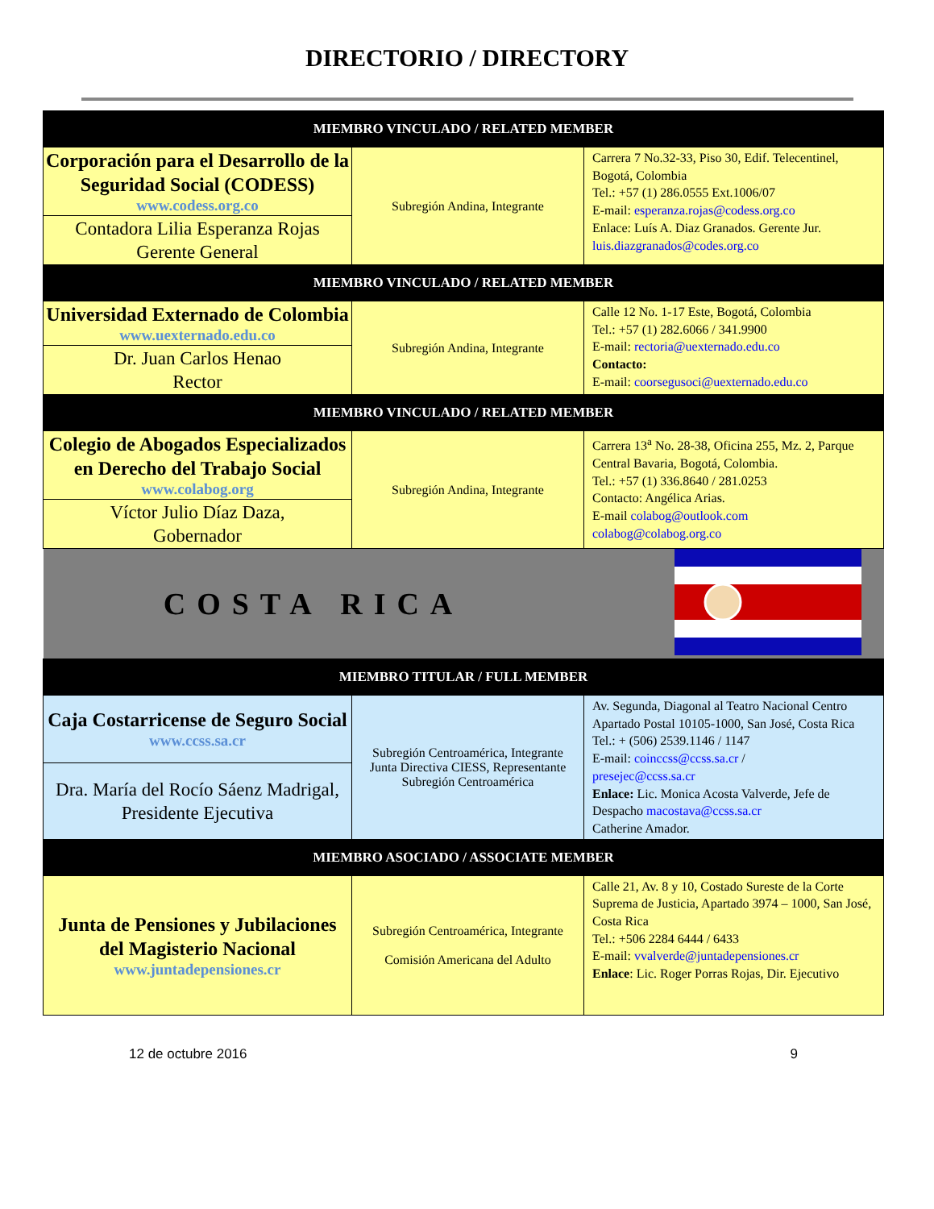DIRECTORIO / DIRECTORY
| MIEMBRO VINCULADO / RELATED MEMBER | | |
| Corporación para el Desarrollo de la Seguridad Social (CODESS) www.codess.org.co | Subregión Andina, Integrante | Carrera 7 No.32-33, Piso 30, Edif. Telecentinel, Bogotá, Colombia Tel.: +57 (1) 286.0555 Ext.1006/07 E-mail: esperanza.rojas@codess.org.co Enlace: Luís A. Diaz Granados. Gerente Jur. luis.diazgranados@codes.org.co |
| Contadora Lilia Esperanza Rojas Gerente General | | |
| MIEMBRO VINCULADO / RELATED MEMBER | | |
| Universidad Externado de Colombia www.uexternado.edu.co | Subregión Andina, Integrante | Calle 12 No. 1-17 Este, Bogotá, Colombia Tel.: +57 (1) 282.6066 / 341.9900 E-mail: rectoria@uexternado.edu.co Contacto: E-mail: coorsegusoci@uexternado.edu.co |
| Dr. Juan Carlos Henao Rector | | |
| MIEMBRO VINCULADO / RELATED MEMBER | | |
| Colegio de Abogados Especializados en Derecho del Trabajo Social www.colabog.org | Subregión Andina, Integrante | Carrera 13<sup>a</sup> No. 28-38, Oficina 255, Mz. 2, Parque Central Bavaria, Bogotá, Colombia. Tel.: +57 (1) 336.8640 / 281.0253 Contacto: Angélica Arias. E-mail colabog@outlook.com colabog@colabog.org.co |
| Víctor Julio Díaz Daza, Gobernador | | |
| COSTA RICA | | |
| MIEMBRO TITULAR / FULL MEMBER | | |
| Caja Costarricense de Seguro Social www.ccss.sa.cr | Subregión Centroamérica, Integrante Junta Directiva CIESS, Representante Subregión Centroamérica | Av. Segunda, Diagonal al Teatro Nacional Centro Apartado Postal 10105-1000, San José, Costa Rica Tel.: + (506) 2539.1146 / 1147 E-mail: coinccss@ccss.sa.cr / presejec@ccss.sa.cr Enlace: Lic. Monica Acosta Valverde, Jefe de Despacho macostava@ccss.sa.cr Catherine Amador. |
| Dra. María del Rocío Sáenz Madrigal, Presidente Ejecutiva | | |
| MIEMBRO ASOCIADO / ASSOCIATE MEMBER | | |
| Junta de Pensiones y Jubilaciones del Magisterio Nacional www.juntadepensiones.cr | Subregión Centroamérica, Integrante Comisión Americana del Adulto | Calle 21, Av. 8 y 10, Costado Sureste de la Corte Suprema de Justicia, Apartado 3974 – 1000, San José, Costa Rica Tel.: +506 2284 6444 / 6433 E-mail: vvalverde@juntadepensiones.cr Enlace : Lic. Roger Porras Rojas, Dir. Ejecutivo |
12 de octubre 2016 9